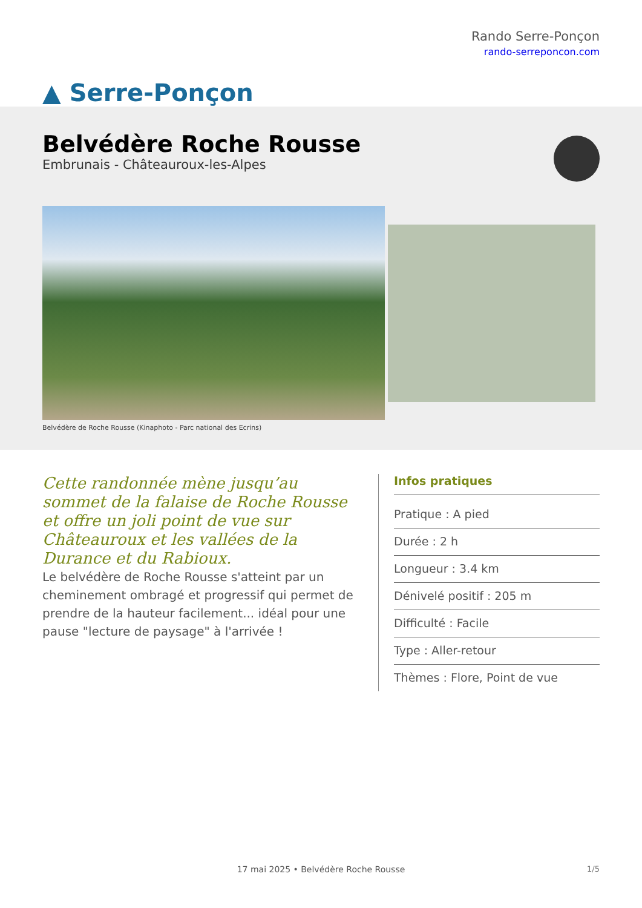▲ Serre-Ponçon
Rando Serre-Ponçon
rando-serreponcon.com
Belvédère Roche Rousse
Embrunais - Châteauroux-les-Alpes
Belvédère de Roche Rousse (Kinaphoto - Parc national des Ecrins)
Cette randonnée mène jusqu’au sommet de la falaise de Roche Rousse et offre un joli point de vue sur Châteauroux et les vallées de la Durance et du Rabioux.
Le belvédère de Roche Rousse s'atteint par un cheminement ombragé et progressif qui permet de prendre de la hauteur facilement... idéal pour une pause "lecture de paysage" à l'arrivée !
Infos pratiques
Pratique : A pied
Durée : 2 h
Longueur : 3.4 km
Dénivelé positif : 205 m
Difficulté : Facile
Type : Aller-retour
Thèmes : Flore, Point de vue
17 mai 2025 • Belvédère Roche Rousse
1/5